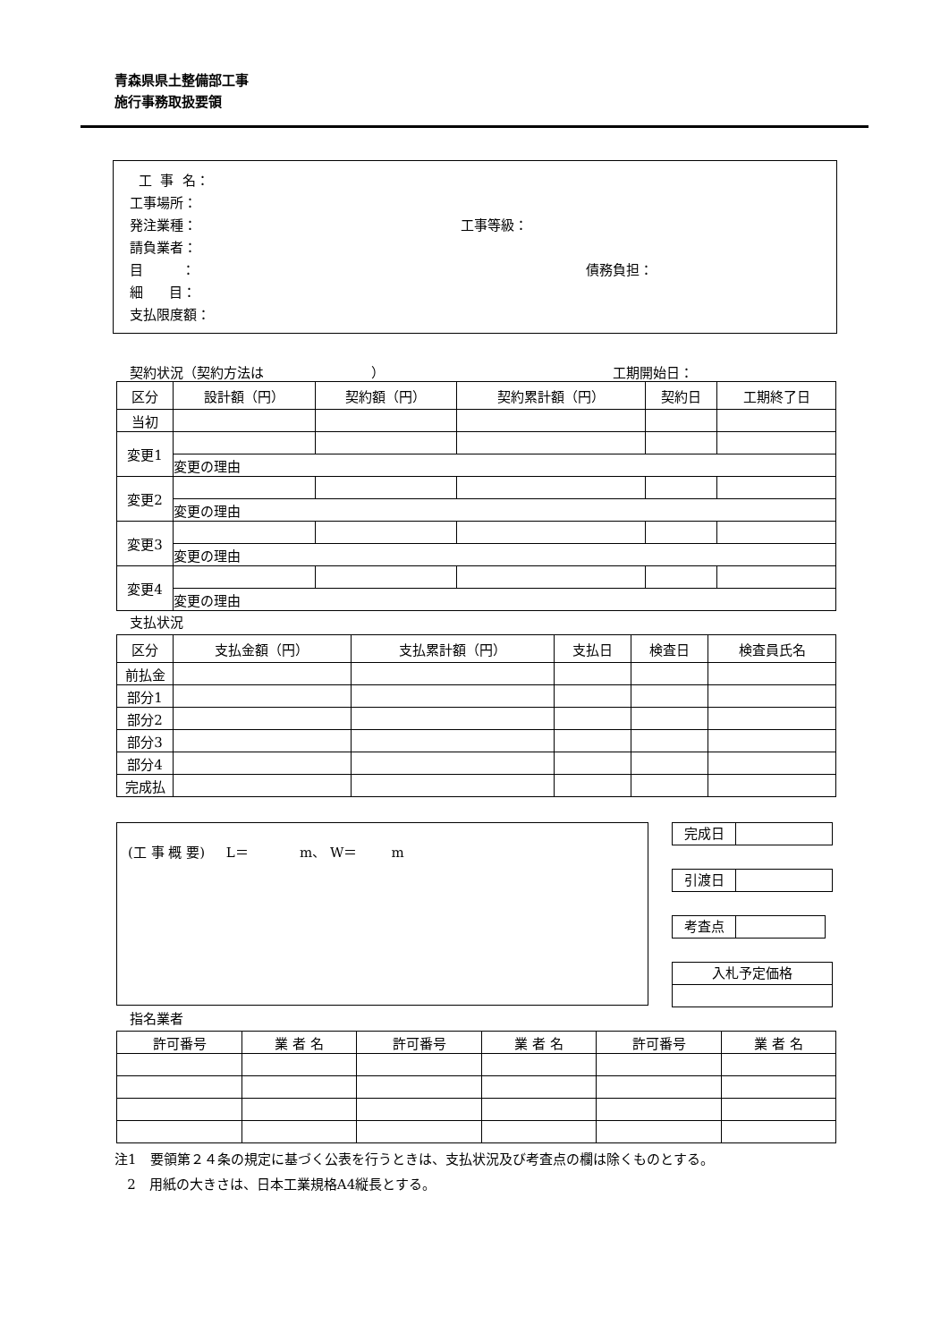青森県県土整備部工事
施行事務取扱要領
工 事 名：
工事場所：
発注業種： 工事等級：
請負業者：
目 ： 債務負担：
細 目：
支払限度額：
契約状況（契約方法は　　　　　　　　） 工期開始日：
| 区分 | 設計額（円） | 契約額（円） | 契約累計額（円） | 契約日 | 工期終了日 |
| --- | --- | --- | --- | --- | --- |
| 当初 | | | | | |
| 変更1 | | | | | |
| | 変更の理由 | | | | |
| 変更2 | | | | | |
| | 変更の理由 | | | | |
| 変更3 | | | | | |
| | 変更の理由 | | | | |
| 変更4 | | | | | |
| | 変更の理由 | | | | |
支払状況
| 区分 | 支払金額（円） | 支払累計額（円） | 支払日 | 検査日 | 検査員氏名 |
| --- | --- | --- | --- | --- | --- |
| 前払金 | | | | | |
| 部分1 | | | | | |
| 部分2 | | | | | |
| 部分3 | | | | | |
| 部分4 | | | | | |
| 完成払 | | | | | |
(工 事 概 要) L＝ m、 W＝ m
完成日
引渡日
考査点
入札予定価格
指名業者
| 許可番号 | 業 者 名 | 許可番号 | 業 者 名 | 許可番号 | 業 者 名 |
| --- | --- | --- | --- | --- | --- |
注1　要領第２４条の規定に基づく公表を行うときは、支払状況及び考査点の欄は除くものとする。
2　用紙の大きさは、日本工業規格A4縦長とする。